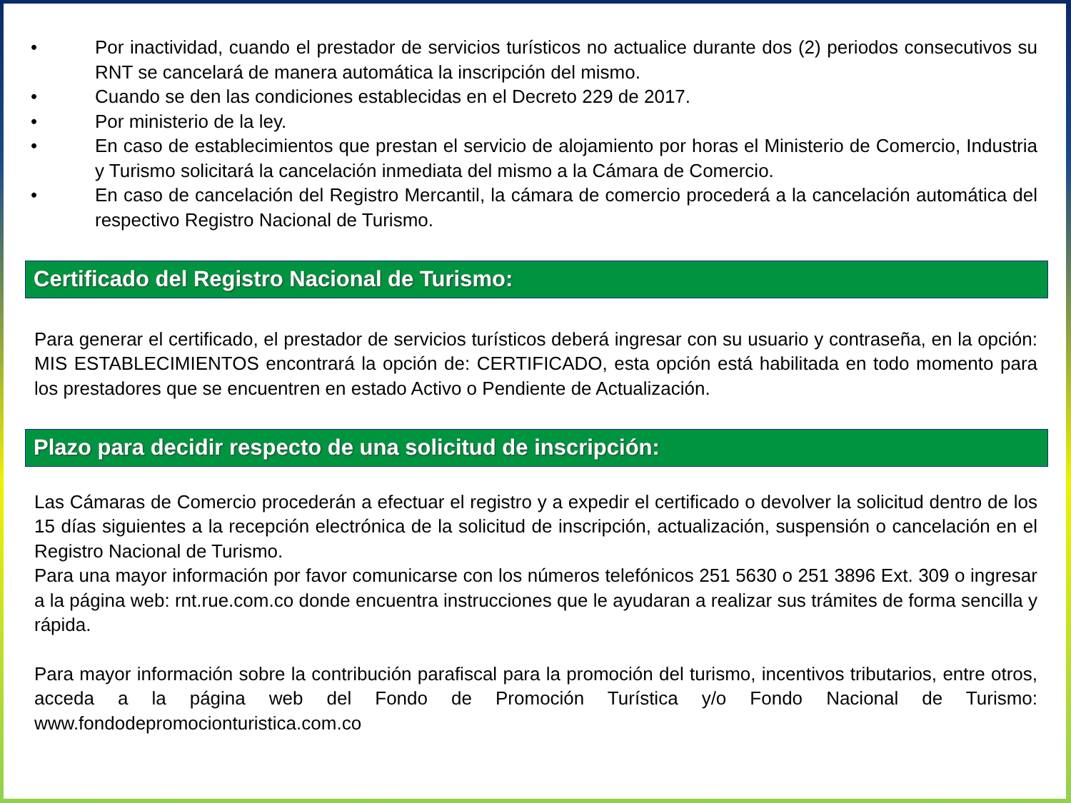• Por inactividad, cuando el prestador de servicios turísticos no actualice durante dos (2) periodos consecutivos su RNT se cancelará de manera automática la inscripción del mismo.
• Cuando se den las condiciones establecidas en el Decreto 229 de 2017.
• Por ministerio de la ley.
• En caso de establecimientos que prestan el servicio de alojamiento por horas el Ministerio de Comercio, Industria y Turismo solicitará la cancelación inmediata del mismo a la Cámara de Comercio.
• En caso de cancelación del Registro Mercantil, la cámara de comercio procederá a la cancelación automática del respectivo Registro Nacional de Turismo.
Certificado del Registro Nacional de Turismo:
Para generar el certificado, el prestador de servicios turísticos deberá ingresar con su usuario y contraseña, en la opción: MIS ESTABLECIMIENTOS encontrará la opción de: CERTIFICADO, esta opción está habilitada en todo momento para los prestadores que se encuentren en estado Activo o Pendiente de Actualización.
Plazo para decidir respecto de una solicitud de inscripción:
Las Cámaras de Comercio procederán a efectuar el registro y a expedir el certificado o devolver la solicitud dentro de los 15 días siguientes a la recepción electrónica de la solicitud de inscripción, actualización, suspensión o cancelación en el Registro Nacional de Turismo.
Para una mayor información por favor comunicarse con los números telefónicos 251 5630 o 251 3896 Ext. 309 o ingresar a la página web: rnt.rue.com.co donde encuentra instrucciones que le ayudaran a realizar sus trámites de forma sencilla y rápida.
Para mayor información sobre la contribución parafiscal para la promoción del turismo, incentivos tributarios, entre otros, acceda a la página web del Fondo de Promoción Turística y/o Fondo Nacional de Turismo: www.fondodepromocionturistica.com.co